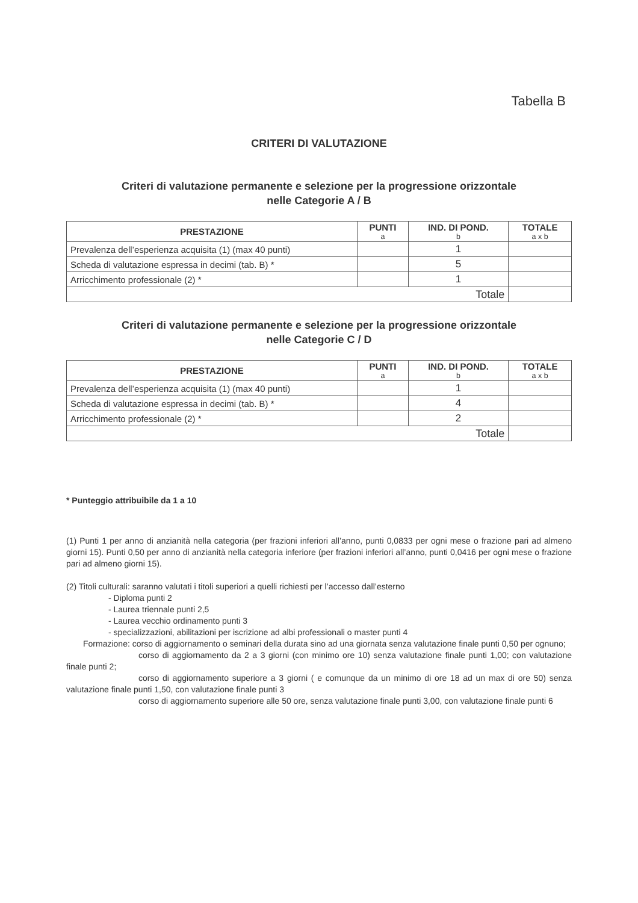Tabella B
CRITERI DI VALUTAZIONE
Criteri di valutazione permanente e selezione per la progressione orizzontale
nelle Categorie A / B
| PRESTAZIONE | PUNTI a | IND. DI POND. b | TOTALE a x b |
| --- | --- | --- | --- |
| Prevalenza dell’esperienza acquisita (1) (max 40 punti) | | 1 | |
| Scheda di valutazione espressa in decimi (tab. B) * | | 5 | |
| Arricchimento professionale (2) * | | 1 | |
| Totale | | | |
Criteri di valutazione permanente e selezione per la progressione orizzontale
nelle Categorie C / D
| PRESTAZIONE | PUNTI a | IND. DI POND. b | TOTALE a x b |
| --- | --- | --- | --- |
| Prevalenza dell’esperienza acquisita (1) (max 40 punti) | | 1 | |
| Scheda di valutazione espressa in decimi (tab. B) * | | 4 | |
| Arricchimento professionale (2) * | | 2 | |
| Totale | | | |
* Punteggio attribuibile da 1 a 10
(1) Punti 1 per anno di anzianità nella categoria (per frazioni inferiori all’anno, punti 0,0833 per ogni mese o frazione pari ad almeno giorni 15). Punti 0,50 per anno di anzianità nella categoria inferiore (per frazioni inferiori all’anno, punti 0,0416 per ogni mese o frazione pari ad almeno giorni 15).
(2) Titoli culturali: saranno valutati i titoli superiori a quelli richiesti per l’accesso dall’esterno
- Diploma punti 2
- Laurea triennale punti 2,5
- Laurea vecchio ordinamento punti 3
- specializzazioni, abilitazioni per iscrizione ad albi professionali o master punti 4
Formazione: corso di aggiornamento o seminari della durata sino ad una giornata senza valutazione finale punti 0,50 per ognuno;
corso di aggiornamento da 2 a 3 giorni (con minimo ore 10) senza valutazione finale punti 1,00; con valutazione finale punti 2;
corso di aggiornamento superiore a 3 giorni ( e comunque da un minimo di ore 18 ad un max di ore 50) senza valutazione finale punti 1,50, con valutazione finale punti 3
corso di aggiornamento superiore alle 50 ore, senza valutazione finale punti 3,00, con valutazione finale punti 6